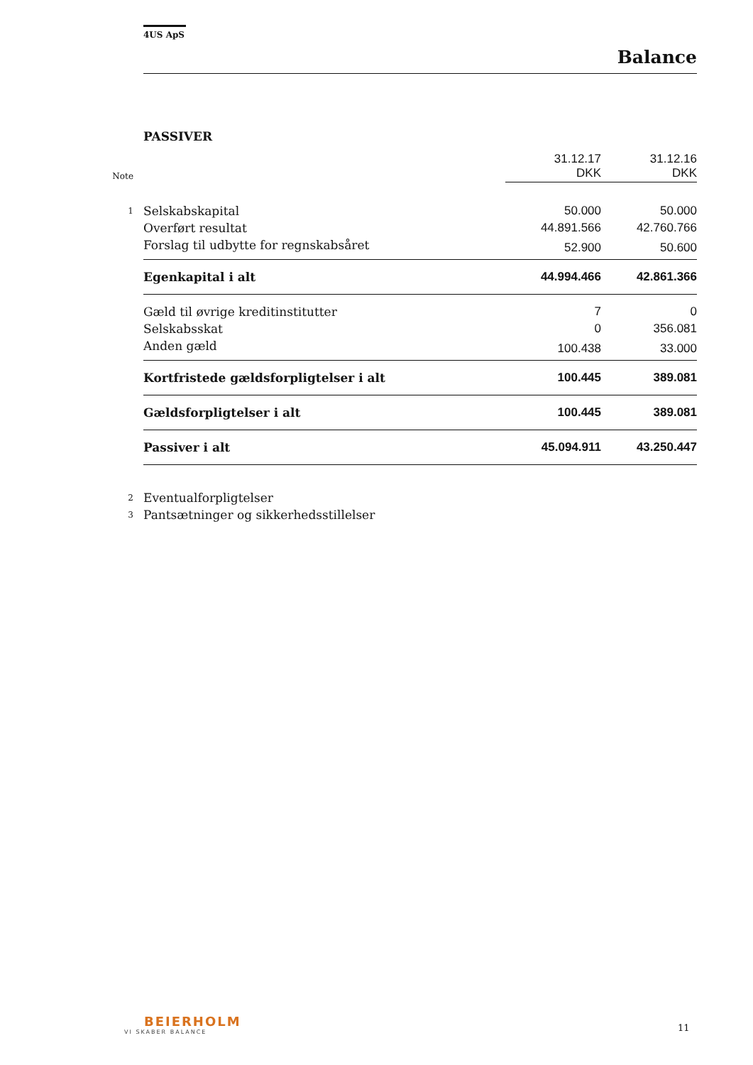4US ApS
Balance
PASSIVER
| Note | | 31.12.17 DKK | 31.12.16 DKK |
| --- | --- | --- | --- |
| 1 | Selskabskapital | 50.000 | 50.000 |
| | Overført resultat | 44.891.566 | 42.760.766 |
| | Forslag til udbytte for regnskabsåret | 52.900 | 50.600 |
| | Egenkapital i alt | 44.994.466 | 42.861.366 |
| | Gæld til øvrige kreditinstitutter | 7 | 0 |
| | Selskabsskat | 0 | 356.081 |
| | Anden gæld | 100.438 | 33.000 |
| | Kortfristede gældsforpligtelser i alt | 100.445 | 389.081 |
| | Gældsforpligtelser i alt | 100.445 | 389.081 |
| | Passiver i alt | 45.094.911 | 43.250.447 |
| 2 | Eventualforpligtelser | | |
| 3 | Pantsætninger og sikkerhedsstillelser | | |
BEIERHOLM
VI SKABER BALANCE
11